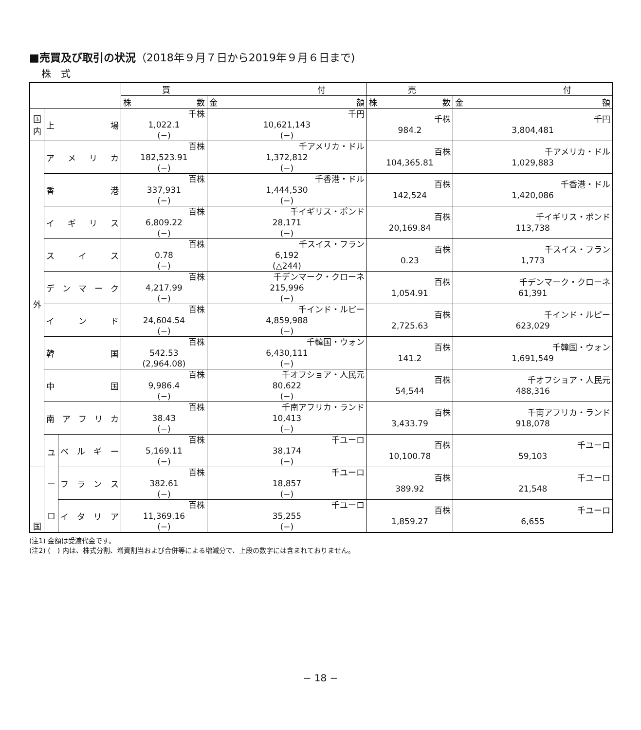■売買及び取引の状況（2018年９月７日から2019年９月６日まで)
株　式
| | | | 買 付 | | 売 付 | |
| --- | --- | --- | --- | --- | --- | --- |
| | | | 株 数 | 金 額 | 株 数 | 金 額 |
| 国内 | 上 場 | | 千株 1,022.1 (−) | 千円 10,621,143 (−) | 千株 984.2 | 千円 3,804,481 |
| 外 | ア メ リ カ | | 百株 182,523.91 (−) | 千アメリカ・ドル 1,372,812 (−) | 百株 104,365.81 | 千アメリカ・ドル 1,029,883 |
| | 香 港 | | 百株 337,931 (−) | 千香港・ドル 1,444,530 (−) | 百株 142,524 | 千香港・ドル 1,420,086 |
| | イ ギ リ ス | | 百株 6,809.22 (−) | 千イギリス・ポンド 28,171 (−) | 百株 20,169.84 | 千イギリス・ポンド 113,738 |
| | ス イ ス | | 百株 0.78 (−) | 千スイス・フラン 6,192 (△244) | 百株 0.23 | 千スイス・フラン 1,773 |
| | デ ン マ ー ク | | 百株 4,217.99 (−) | 千デンマーク・クローネ 215,996 (−) | 百株 1,054.91 | 千デンマーク・クローネ 61,391 |
| | イ ン ド | | 百株 24,604.54 (−) | 千インド・ルピー 4,859,988 (−) | 百株 2,725.63 | 千インド・ルピー 623,029 |
| | 韓 国 | | 百株 542.53 (2,964.08) | 千韓国・ウォン 6,430,111 (−) | 百株 141.2 | 千韓国・ウォン 1,691,549 |
| | 中 国 | | 百株 9,986.4 (−) | 千オフショア・人民元 80,622 (−) | 百株 54,544 | 千オフショア・人民元 488,316 |
| | 南 ア フ リ カ | | 百株 38.43 (−) | 千南アフリカ・ランド 10,413 (−) | 百株 3,433.79 | 千南アフリカ・ランド 918,078 |
| | ユ ー ロ | ベ ル ギ ー | 百株 5,169.11 (−) | 千ユーロ 38,174 (−) | 百株 10,100.78 | 千ユーロ 59,103 |
| 国 | | フ ラ ン ス | 百株 382.61 (−) | 千ユーロ 18,857 (−) | 百株 389.92 | 千ユーロ 21,548 |
| | | イ タ リ ア | 百株 11,369.16 (−) | 千ユーロ 35,255 (−) | 百株 1,859.27 | 千ユーロ 6,655 |
(注1) 金額は受渡代金です。
(注2) (　) 内は、株式分割、増資割当および合併等による増減分で、上段の数字には含まれておりません。
− 18 −